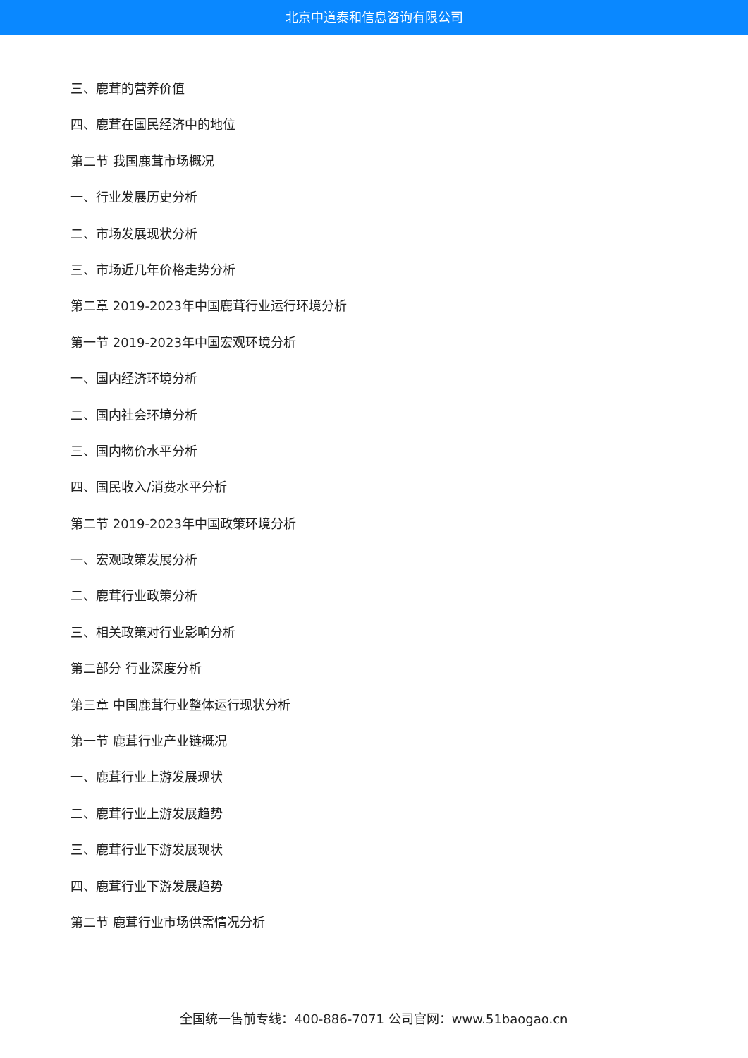北京中道泰和信息咨询有限公司
三、鹿茸的营养价值
四、鹿茸在国民经济中的地位
第二节 我国鹿茸市场概况
一、行业发展历史分析
二、市场发展现状分析
三、市场近几年价格走势分析
第二章 2019-2023年中国鹿茸行业运行环境分析
第一节 2019-2023年中国宏观环境分析
一、国内经济环境分析
二、国内社会环境分析
三、国内物价水平分析
四、国民收入/消费水平分析
第二节 2019-2023年中国政策环境分析
一、宏观政策发展分析
二、鹿茸行业政策分析
三、相关政策对行业影响分析
第二部分 行业深度分析
第三章 中国鹿茸行业整体运行现状分析
第一节 鹿茸行业产业链概况
一、鹿茸行业上游发展现状
二、鹿茸行业上游发展趋势
三、鹿茸行业下游发展现状
四、鹿茸行业下游发展趋势
第二节 鹿茸行业市场供需情况分析
全国统一售前专线：400-886-7071 公司官网：www.51baogao.cn